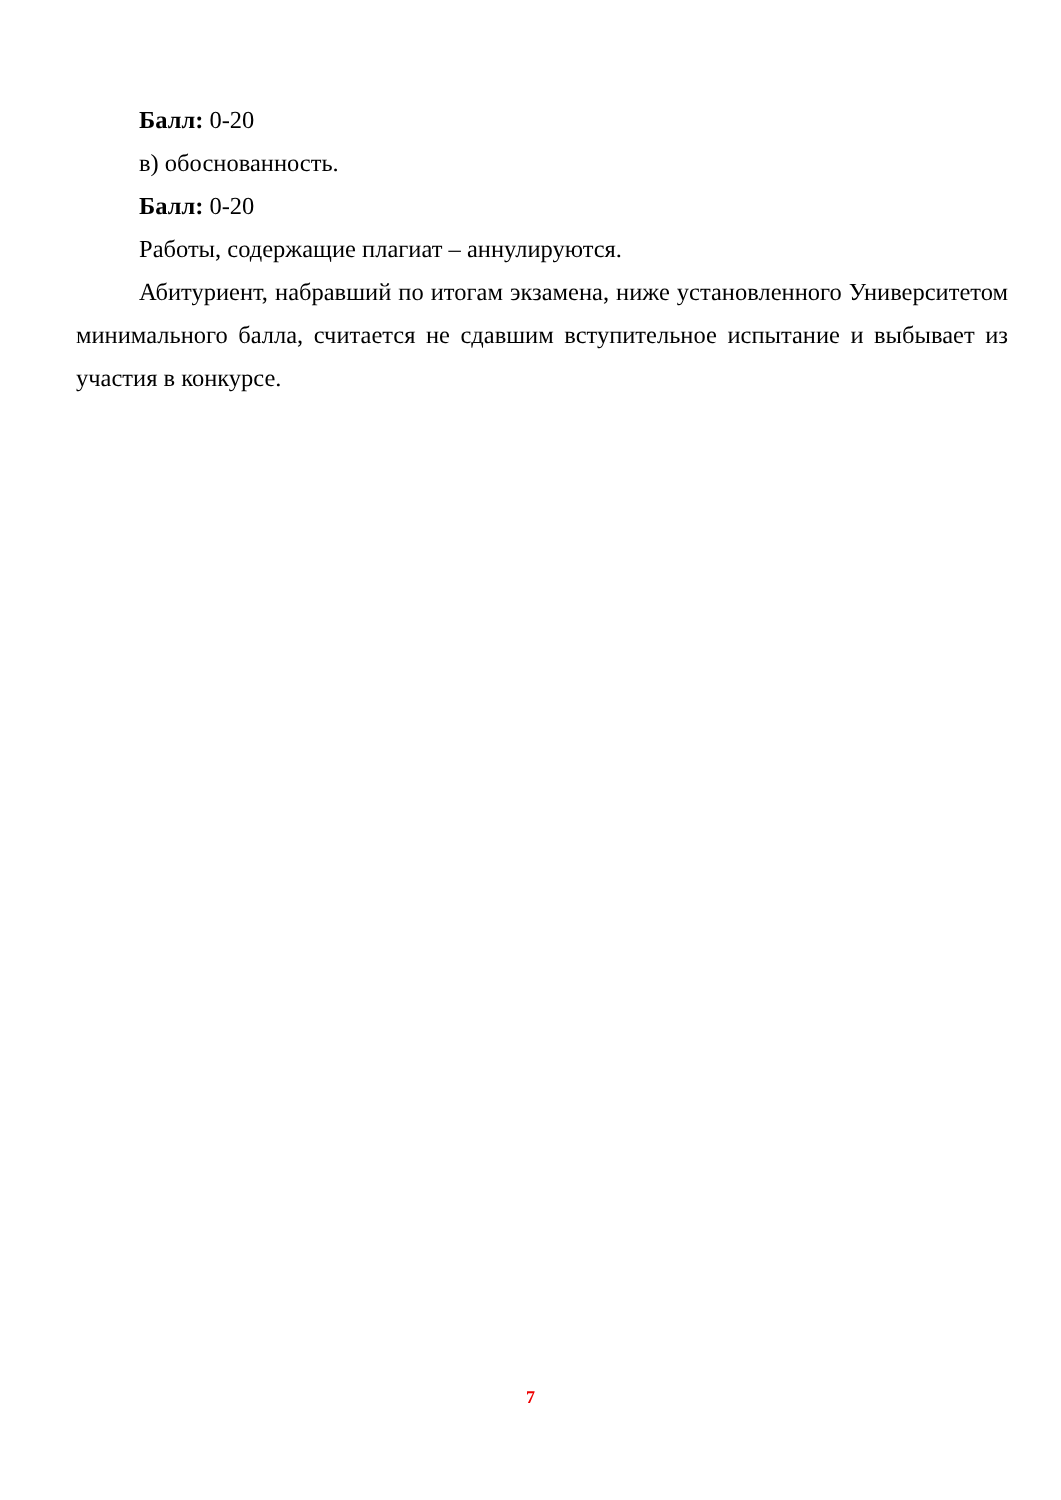Балл: 0-20
в) обоснованность.
Балл: 0-20
Работы, содержащие плагиат – аннулируются.
Абитуриент, набравший по итогам экзамена, ниже установленного Университетом минимального балла, считается не сдавшим вступительное испытание и выбывает из участия в конкурсе.
7